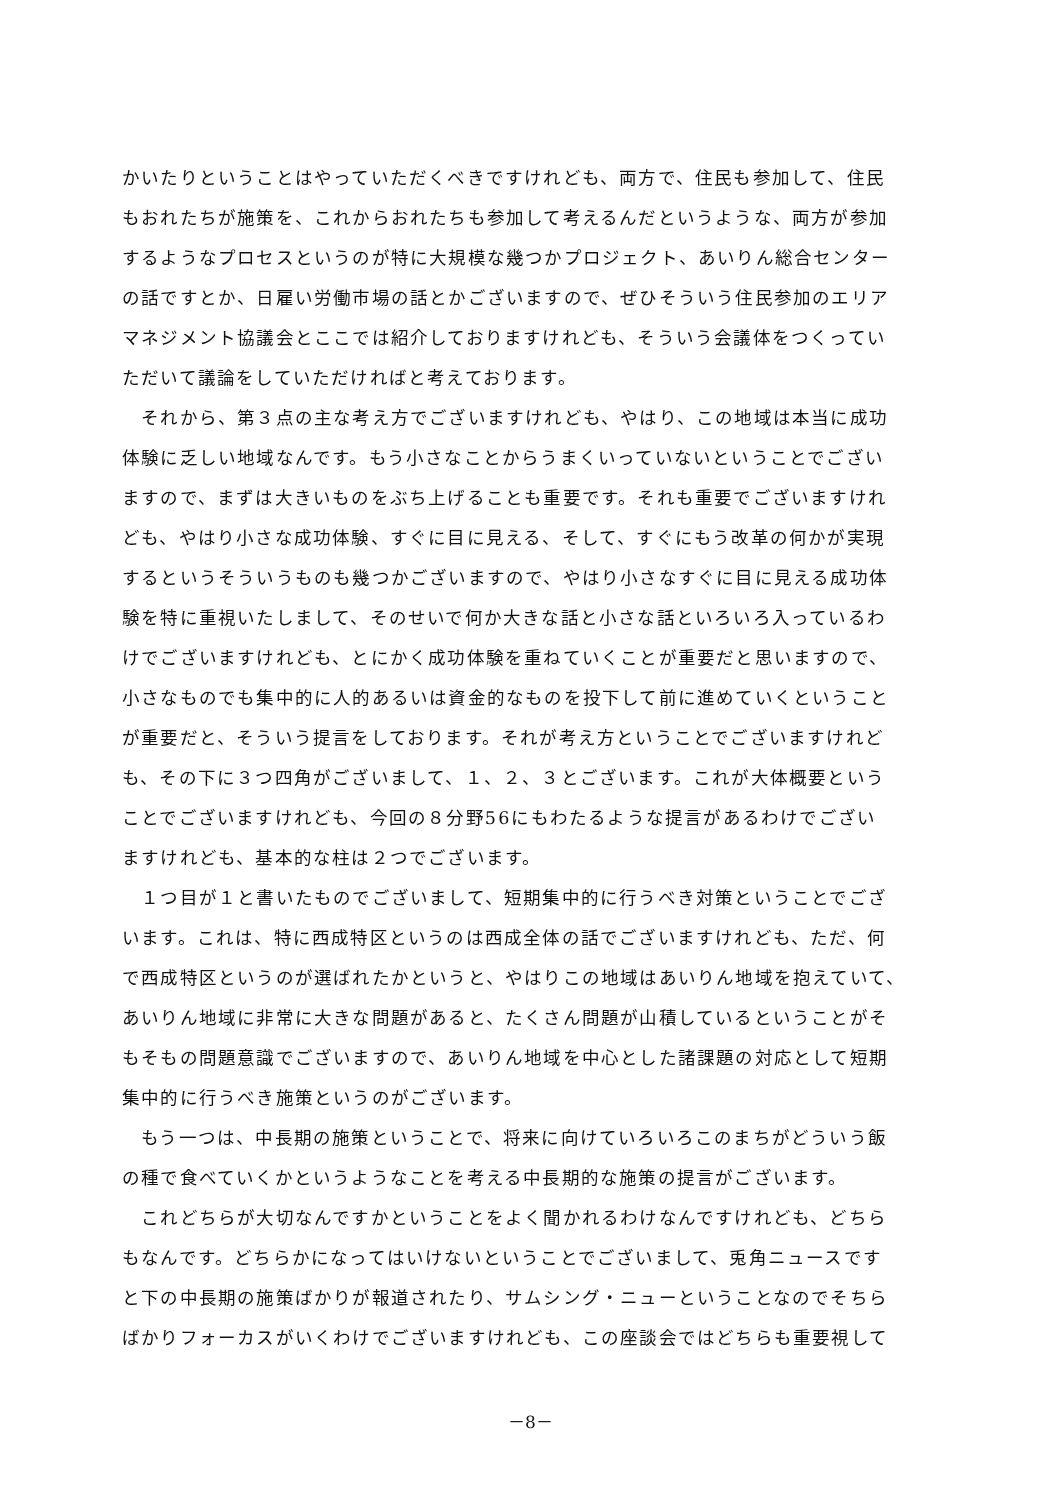かいたりということはやっていただくべきですけれども、両方で、住民も参加して、住民
もおれたちが施策を、これからおれたちも参加して考えるんだというような、両方が参加
するようなプロセスというのが特に大規模な幾つかプロジェクト、あいりん総合センター
の話ですとか、日雇い労働市場の話とかございますので、ぜひそういう住民参加のエリア
マネジメント協議会とここでは紹介しておりますけれども、そういう会議体をつくってい
ただいて議論をしていただければと考えております。
　それから、第３点の主な考え方でございますけれども、やはり、この地域は本当に成功
体験に乏しい地域なんです。もう小さなことからうまくいっていないということでござい
ますので、まずは大きいものをぶち上げることも重要です。それも重要でございますけれ
ども、やはり小さな成功体験、すぐに目に見える、そして、すぐにもう改革の何かが実現
するというそういうものも幾つかございますので、やはり小さなすぐに目に見える成功体
験を特に重視いたしまして、そのせいで何か大きな話と小さな話といろいろ入っているわ
けでございますけれども、とにかく成功体験を重ねていくことが重要だと思いますので、
小さなものでも集中的に人的あるいは資金的なものを投下して前に進めていくということ
が重要だと、そういう提言をしております。それが考え方ということでございますけれど
も、その下に３つ四角がございまして、１、２、３とございます。これが大体概要という
ことでございますけれども、今回の８分野56にもわたるような提言があるわけでござい
ますけれども、基本的な柱は２つでございます。
　１つ目が１と書いたものでございまして、短期集中的に行うべき対策ということでござ
います。これは、特に西成特区というのは西成全体の話でございますけれども、ただ、何
で西成特区というのが選ばれたかというと、やはりこの地域はあいりん地域を抱えていて、
あいりん地域に非常に大きな問題があると、たくさん問題が山積しているということがそ
もそもの問題意識でございますので、あいりん地域を中心とした諸課題の対応として短期
集中的に行うべき施策というのがございます。
　もう一つは、中長期の施策ということで、将来に向けていろいろこのまちがどういう飯
の種で食べていくかというようなことを考える中長期的な施策の提言がございます。
　これどちらが大切なんですかということをよく聞かれるわけなんですけれども、どちら
もなんです。どちらかになってはいけないということでございまして、兎角ニュースです
と下の中長期の施策ばかりが報道されたり、サムシング・ニューということなのでそちら
ばかりフォーカスがいくわけでございますけれども、この座談会ではどちらも重要視して
－8－